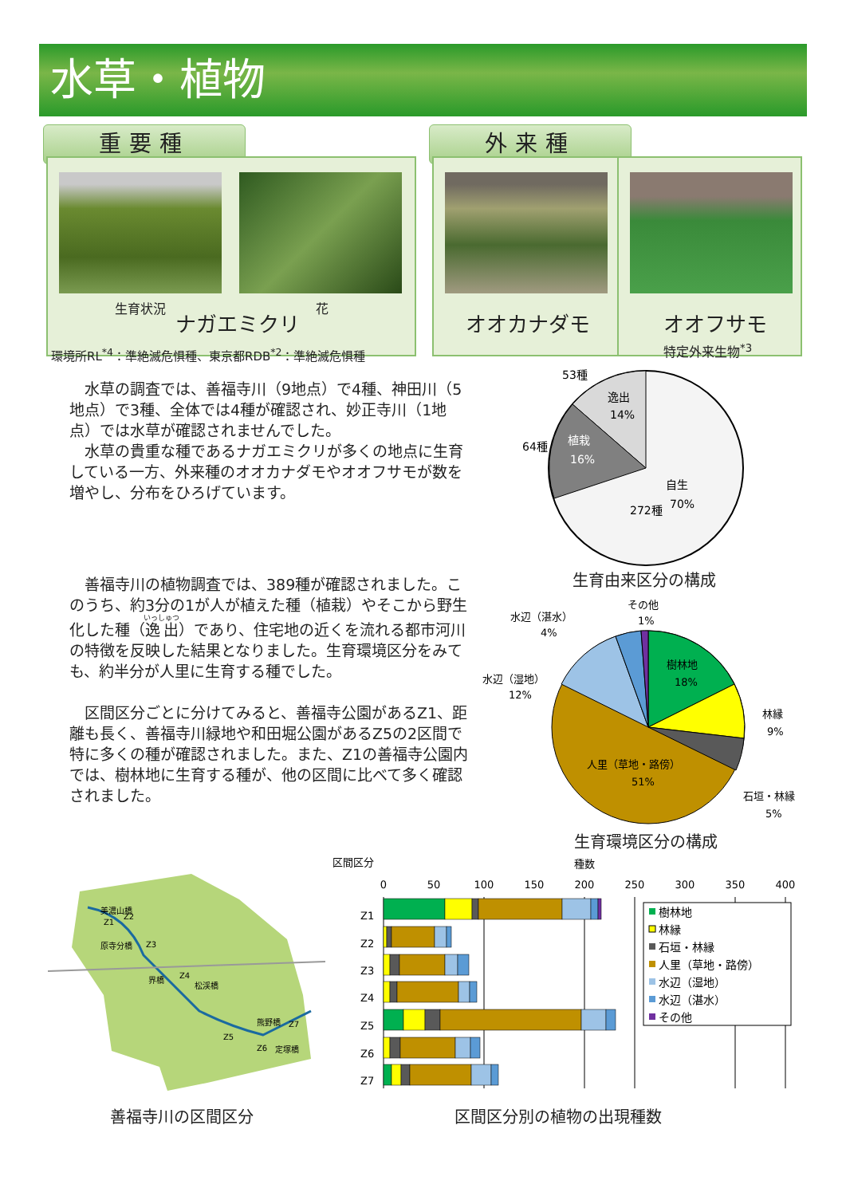水草・植物
重要種
生育状況 花
ナガエミクリ
環境所RL<sup>*4</sup>：準絶滅危惧種、東京都RDB<sup>*2</sup>：準絶滅危惧種
外来種
オオカナダモ オオフサモ
特定外来生物<sup>*3</sup>
水草の調査では、善福寺川（9地点）で4種、神田川（5地点）で3種、全体では4種が確認され、妙正寺川（1地点）では水草が確認されませんでした。
水草の貴重な種であるナガエミクリが多くの地点に生育している一方、外来種のオオカナダモやオオフサモが数を増やし、分布をひろげています。
53種
逸出
14%
64種
植栽
16%
自生
272種
70%
生育由来区分の構成
善福寺川の植物調査では、389種が確認されました。このうち、約3分の1が人が植えた種（植栽）やそこから野生化した種（逸出）であり、住宅地の近くを流れる都市河川の特徴を反映した結果となりました。生育環境区分をみても、約半分が人里に生育する種でした。
区間区分ごとに分けてみると、善福寺公園があるZ1、距離も長く、善福寺川緑地や和田堀公園があるZ5の2区間で特に多くの種が確認されました。また、Z1の善福寺公園内では、樹林地に生育する種が、他の区間に比べて多く確認されました。
その他
1%
水辺（湛水）
4%
水辺（湿地）
12%
樹林地
18%
林縁
9%
石垣・林縁
5%
人里（草地・路傍）
51%
生育環境区分の構成
美濃山橋
Z1
Z2
原寺分橋
Z3
界橋
Z4
松渓橋
Z5
熊野橋
Z7
Z6
定塚橋
善福寺川の区間区分
区間区分
種数
0
50
100
150
200
250
300
350
400
Z1
Z2
Z3
Z4
Z5
Z6
Z7
樹林地
林縁
石垣・林縁
人里（草地・路傍）
水辺（湿地）
水辺（湛水）
その他
区間区分別の植物の出現種数